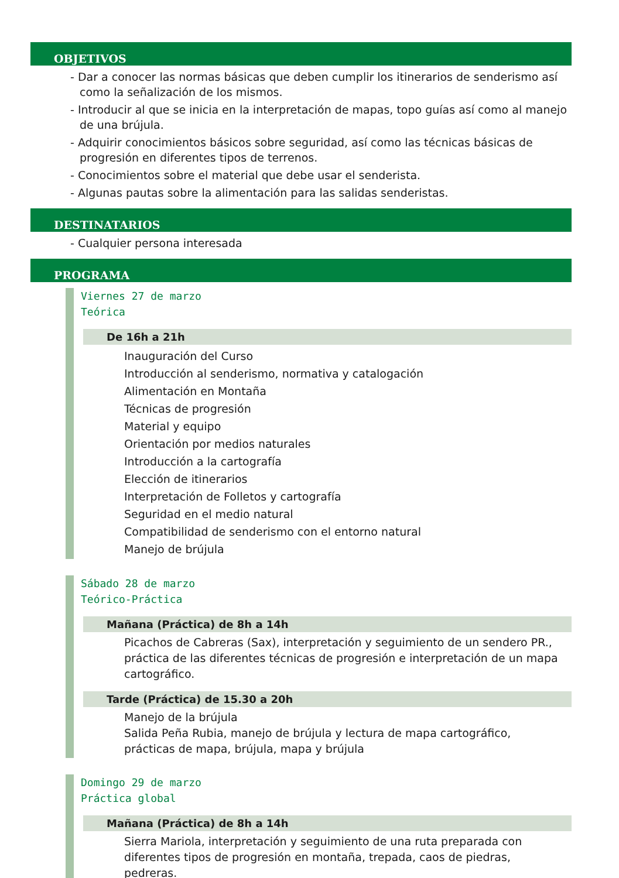OBJETIVOS
- Dar a conocer las normas básicas que deben cumplir los itinerarios de senderismo así como la señalización de los mismos.
- Introducir al que se inicia en la interpretación de mapas, topo guías así como al manejo de una brújula.
- Adquirir conocimientos básicos sobre seguridad, así como las técnicas básicas de progresión en diferentes tipos de terrenos.
- Conocimientos sobre el material que debe usar el senderista.
- Algunas pautas sobre la alimentación para las salidas senderistas.
DESTINATARIOS
- Cualquier persona interesada
PROGRAMA
Viernes 27 de marzo
Teórica
De 16h a 21h
Inauguración del Curso
Introducción al senderismo, normativa y catalogación
Alimentación en Montaña
Técnicas de progresión
Material y equipo
Orientación por medios naturales
Introducción a la cartografía
Elección de itinerarios
Interpretación de Folletos y cartografía
Seguridad en el medio natural
Compatibilidad de senderismo con el entorno natural
Manejo de brújula
Sábado 28 de marzo
Teórico-Práctica
Mañana (Práctica) de 8h a 14h
Picachos de Cabreras (Sax), interpretación y seguimiento de un sendero PR., práctica de las diferentes técnicas de progresión e interpretación de un mapa cartográfico.
Tarde (Práctica) de 15.30 a 20h
Manejo de la brújula
Salida Peña Rubia, manejo de brújula y lectura de mapa cartográfico, prácticas de mapa, brújula, mapa y brújula
Domingo 29 de marzo
Práctica global
Mañana (Práctica) de 8h a 14h
Sierra Mariola, interpretación y seguimiento de una ruta preparada con diferentes tipos de progresión en montaña, trepada, caos de piedras, pedreras.